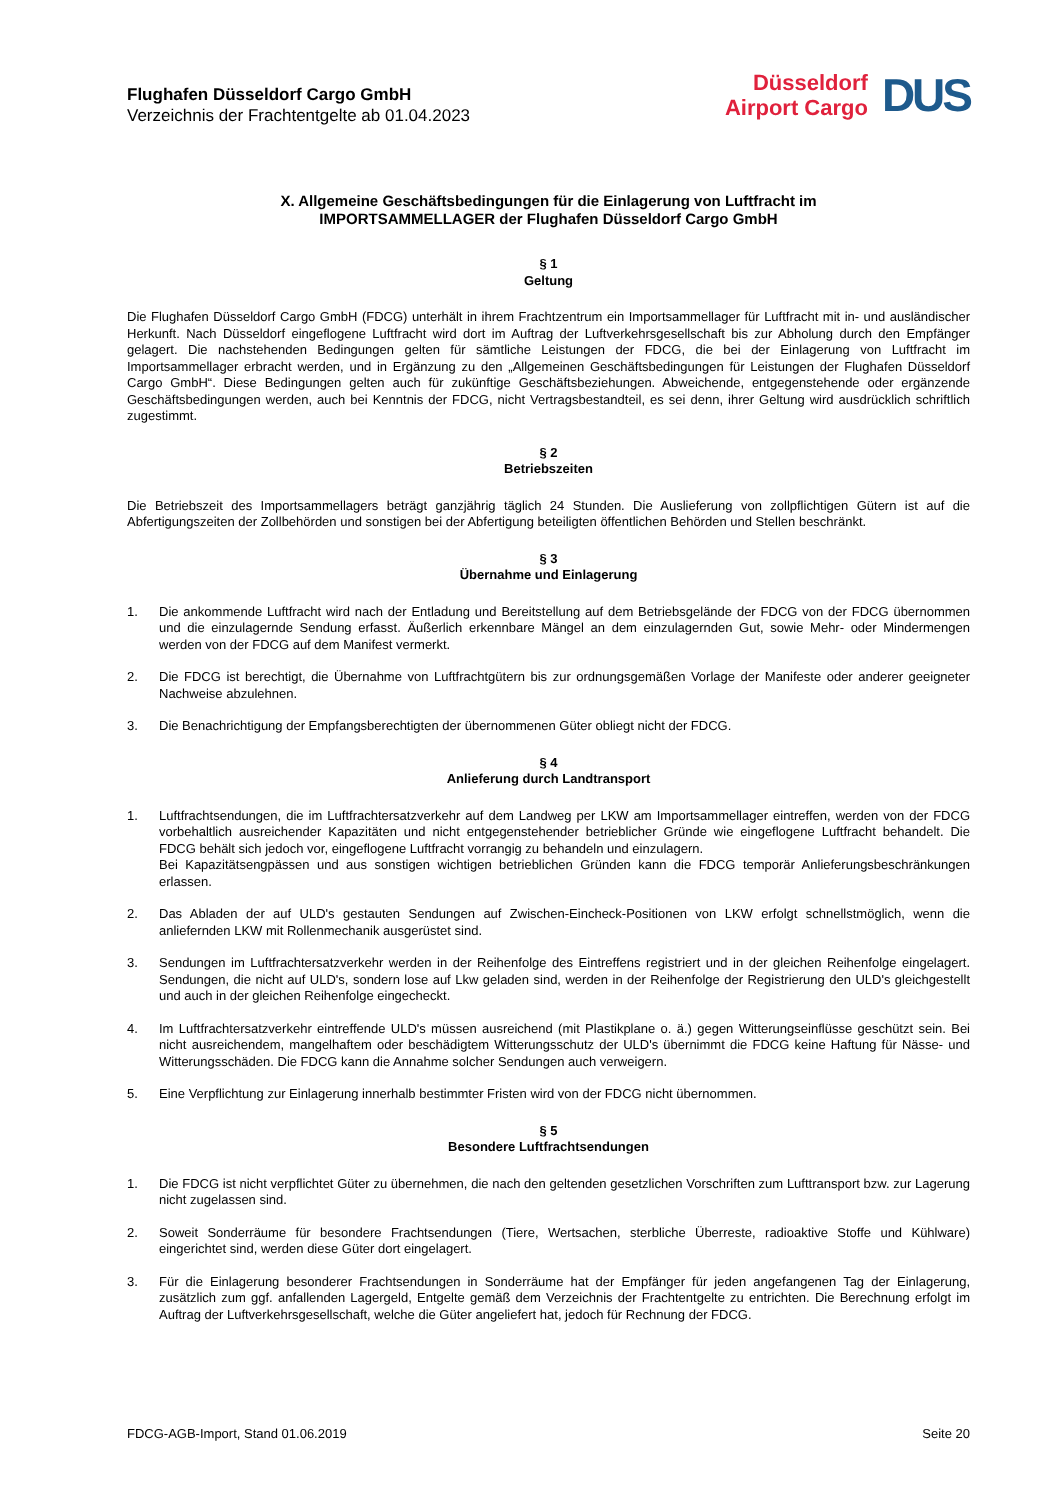Flughafen Düsseldorf Cargo GmbH
Verzeichnis der Frachtentgelte ab 01.04.2023
Düsseldorf
Airport Cargo
DUS
X. Allgemeine Geschäftsbedingungen für die Einlagerung von Luftfracht im
IMPORTSAMMELLAGER der Flughafen Düsseldorf Cargo GmbH
§ 1
Geltung
Die Flughafen Düsseldorf Cargo GmbH (FDCG) unterhält in ihrem Frachtzentrum ein Importsammellager für Luftfracht mit in- und ausländischer Herkunft. Nach Düsseldorf eingeflogene Luftfracht wird dort im Auftrag der Luftverkehrsgesellschaft bis zur Abholung durch den Empfänger gelagert. Die nachstehenden Bedingungen gelten für sämtliche Leistungen der FDCG, die bei der Einlagerung von Luftfracht im Importsammellager erbracht werden, und in Ergänzung zu den „Allgemeinen Geschäftsbedingungen für Leistungen der Flughafen Düsseldorf Cargo GmbH“. Diese Bedingungen gelten auch für zukünftige Geschäftsbeziehungen. Abweichende, entgegenstehende oder ergänzende Geschäftsbedingungen werden, auch bei Kenntnis der FDCG, nicht Vertragsbestandteil, es sei denn, ihrer Geltung wird ausdrücklich schriftlich zugestimmt.
§ 2
Betriebszeiten
Die Betriebszeit des Importsammellagers beträgt ganzjährig täglich 24 Stunden. Die Auslieferung von zollpflichtigen Gütern ist auf die Abfertigungszeiten der Zollbehörden und sonstigen bei der Abfertigung beteiligten öffentlichen Behörden und Stellen beschränkt.
§ 3
Übernahme und Einlagerung
1. Die ankommende Luftfracht wird nach der Entladung und Bereitstellung auf dem Betriebsgelände der FDCG von der FDCG übernommen und die einzulagernde Sendung erfasst. Äußerlich erkennbare Mängel an dem einzulagernden Gut, sowie Mehr- oder Mindermengen werden von der FDCG auf dem Manifest vermerkt.
2. Die FDCG ist berechtigt, die Übernahme von Luftfrachtgütern bis zur ordnungsgemäßen Vorlage der Manifeste oder anderer geeigneter Nachweise abzulehnen.
3. Die Benachrichtigung der Empfangsberechtigten der übernommenen Güter obliegt nicht der FDCG.
§ 4
Anlieferung durch Landtransport
1. Luftfrachtsendungen, die im Luftfrachtersatzverkehr auf dem Landweg per LKW am Importsammellager eintreffen, werden von der FDCG vorbehaltlich ausreichender Kapazitäten und nicht entgegenstehender betrieblicher Gründe wie eingeflogene Luftfracht behandelt. Die FDCG behält sich jedoch vor, eingeflogene Luftfracht vorrangig zu behandeln und einzulagern.
Bei Kapazitätsengpässen und aus sonstigen wichtigen betrieblichen Gründen kann die FDCG temporär Anlieferungsbeschränkungen erlassen.
2. Das Abladen der auf ULD's gestauten Sendungen auf Zwischen-Eincheck-Positionen von LKW erfolgt schnellstmöglich, wenn die anliefernden LKW mit Rollenmechanik ausgerüstet sind.
3. Sendungen im Luftfrachtersatzverkehr werden in der Reihenfolge des Eintreffens registriert und in der gleichen Reihenfolge eingelagert. Sendungen, die nicht auf ULD's, sondern lose auf Lkw geladen sind, werden in der Reihenfolge der Registrierung den ULD's gleichgestellt und auch in der gleichen Reihenfolge eingecheckt.
4. Im Luftfrachtersatzverkehr eintreffende ULD's müssen ausreichend (mit Plastikplane o. ä.) gegen Witterungseinflüsse geschützt sein. Bei nicht ausreichendem, mangelhaftem oder beschädigtem Witterungsschutz der ULD's übernimmt die FDCG keine Haftung für Nässe- und Witterungsschäden. Die FDCG kann die Annahme solcher Sendungen auch verweigern.
5. Eine Verpflichtung zur Einlagerung innerhalb bestimmter Fristen wird von der FDCG nicht übernommen.
§ 5
Besondere Luftfrachtsendungen
1. Die FDCG ist nicht verpflichtet Güter zu übernehmen, die nach den geltenden gesetzlichen Vorschriften zum Lufttransport bzw. zur Lagerung nicht zugelassen sind.
2. Soweit Sonderräume für besondere Frachtsendungen (Tiere, Wertsachen, sterbliche Überreste, radioaktive Stoffe und Kühlware) eingerichtet sind, werden diese Güter dort eingelagert.
3. Für die Einlagerung besonderer Frachtsendungen in Sonderräume hat der Empfänger für jeden angefangenen Tag der Einlagerung, zusätzlich zum ggf. anfallenden Lagergeld, Entgelte gemäß dem Verzeichnis der Frachtentgelte zu entrichten. Die Berechnung erfolgt im Auftrag der Luftverkehrsgesellschaft, welche die Güter angeliefert hat, jedoch für Rechnung der FDCG.
FDCG-AGB-Import, Stand 01.06.2019 Seite 20